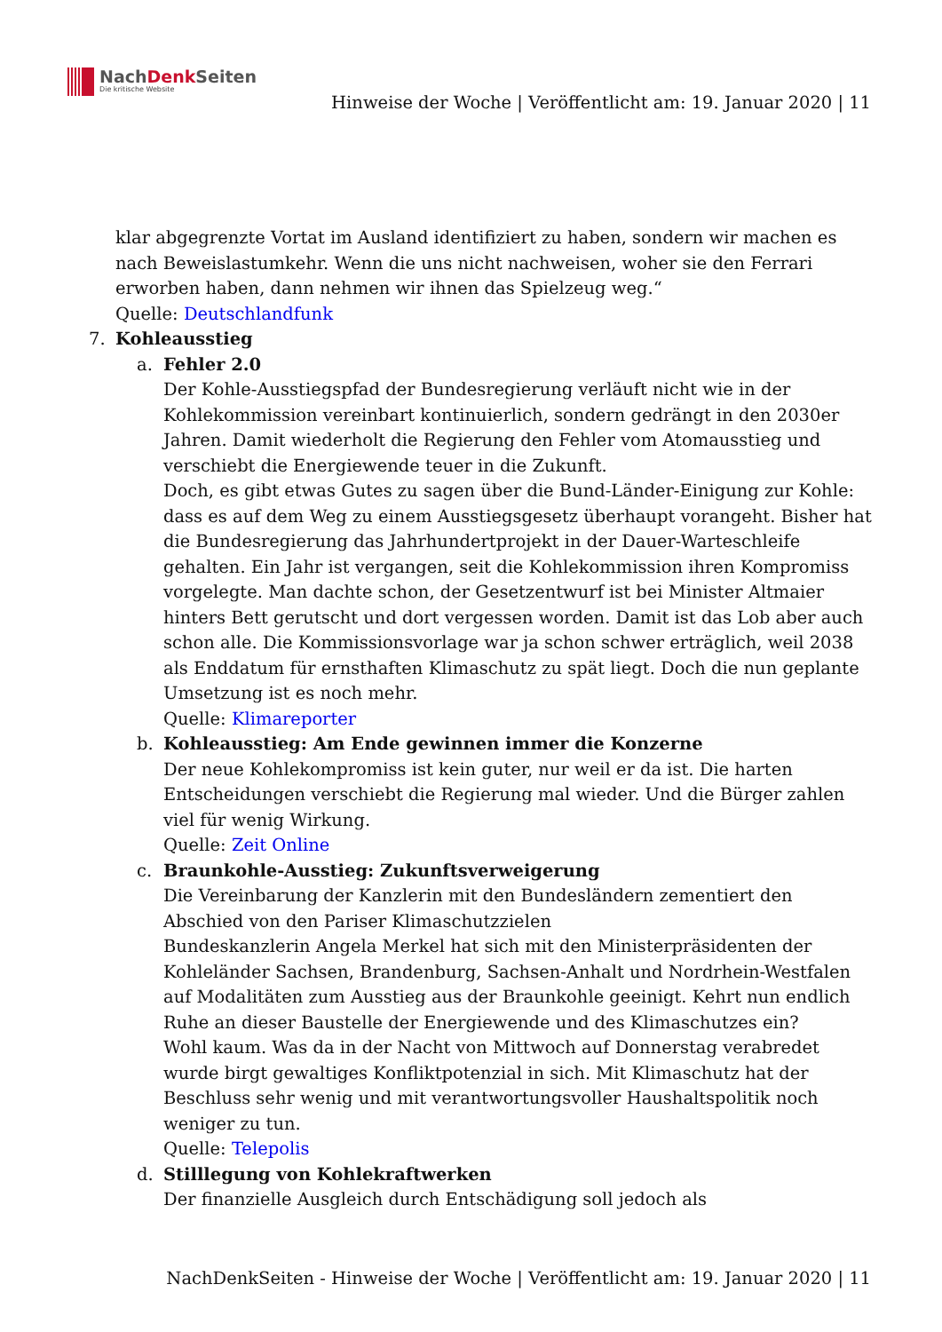NachDenk Seiten
Die kritische Website
Hinweise der Woche | Veröffentlicht am: 19. Januar 2020 | 11
klar abgegrenzte Vortat im Ausland identifiziert zu haben, sondern wir machen es nach Beweislastumkehr. Wenn die uns nicht nachweisen, woher sie den Ferrari erworben haben, dann nehmen wir ihnen das Spielzeug weg.“
Quelle: Deutschlandfunk
7. Kohleausstieg
a. Fehler 2.0
Der Kohle-Ausstiegspfad der Bundesregierung verläuft nicht wie in der Kohlekommission vereinbart kontinuierlich, sondern gedrängt in den 2030er Jahren. Damit wiederholt die Regierung den Fehler vom Atomausstieg und verschiebt die Energiewende teuer in die Zukunft.
Doch, es gibt etwas Gutes zu sagen über die Bund-Länder-Einigung zur Kohle: dass es auf dem Weg zu einem Ausstiegsgesetz überhaupt vorangeht. Bisher hat die Bundesregierung das Jahrhundertprojekt in der Dauer-Warteschleife gehalten. Ein Jahr ist vergangen, seit die Kohlekommission ihren Kompromiss vorgelegte. Man dachte schon, der Gesetzentwurf ist bei Minister Altmaier hinters Bett gerutscht und dort vergessen worden. Damit ist das Lob aber auch schon alle. Die Kommissionsvorlage war ja schon schwer erträglich, weil 2038 als Enddatum für ernsthaften Klimaschutz zu spät liegt. Doch die nun geplante Umsetzung ist es noch mehr.
Quelle: Klimareporter
b. Kohleausstieg: Am Ende gewinnen immer die Konzerne
Der neue Kohlekompromiss ist kein guter, nur weil er da ist. Die harten Entscheidungen verschiebt die Regierung mal wieder. Und die Bürger zahlen viel für wenig Wirkung.
Quelle: Zeit Online
c. Braunkohle-Ausstieg: Zukunftsverweigerung
Die Vereinbarung der Kanzlerin mit den Bundesländern zementiert den Abschied von den Pariser Klimaschutzzielen
Bundeskanzlerin Angela Merkel hat sich mit den Ministerpräsidenten der Kohleländer Sachsen, Brandenburg, Sachsen-Anhalt und Nordrhein-Westfalen auf Modalitäten zum Ausstieg aus der Braunkohle geeinigt. Kehrt nun endlich Ruhe an dieser Baustelle der Energiewende und des Klimaschutzes ein?
Wohl kaum. Was da in der Nacht von Mittwoch auf Donnerstag verabredet wurde birgt gewaltiges Konfliktpotenzial in sich. Mit Klimaschutz hat der Beschluss sehr wenig und mit verantwortungsvoller Haushaltspolitik noch weniger zu tun.
Quelle: Telepolis
d. Stilllegung von Kohlekraftwerken
Der finanzielle Ausgleich durch Entschädigung soll jedoch als
NachDenkSeiten - Hinweise der Woche | Veröffentlicht am: 19. Januar 2020 | 11